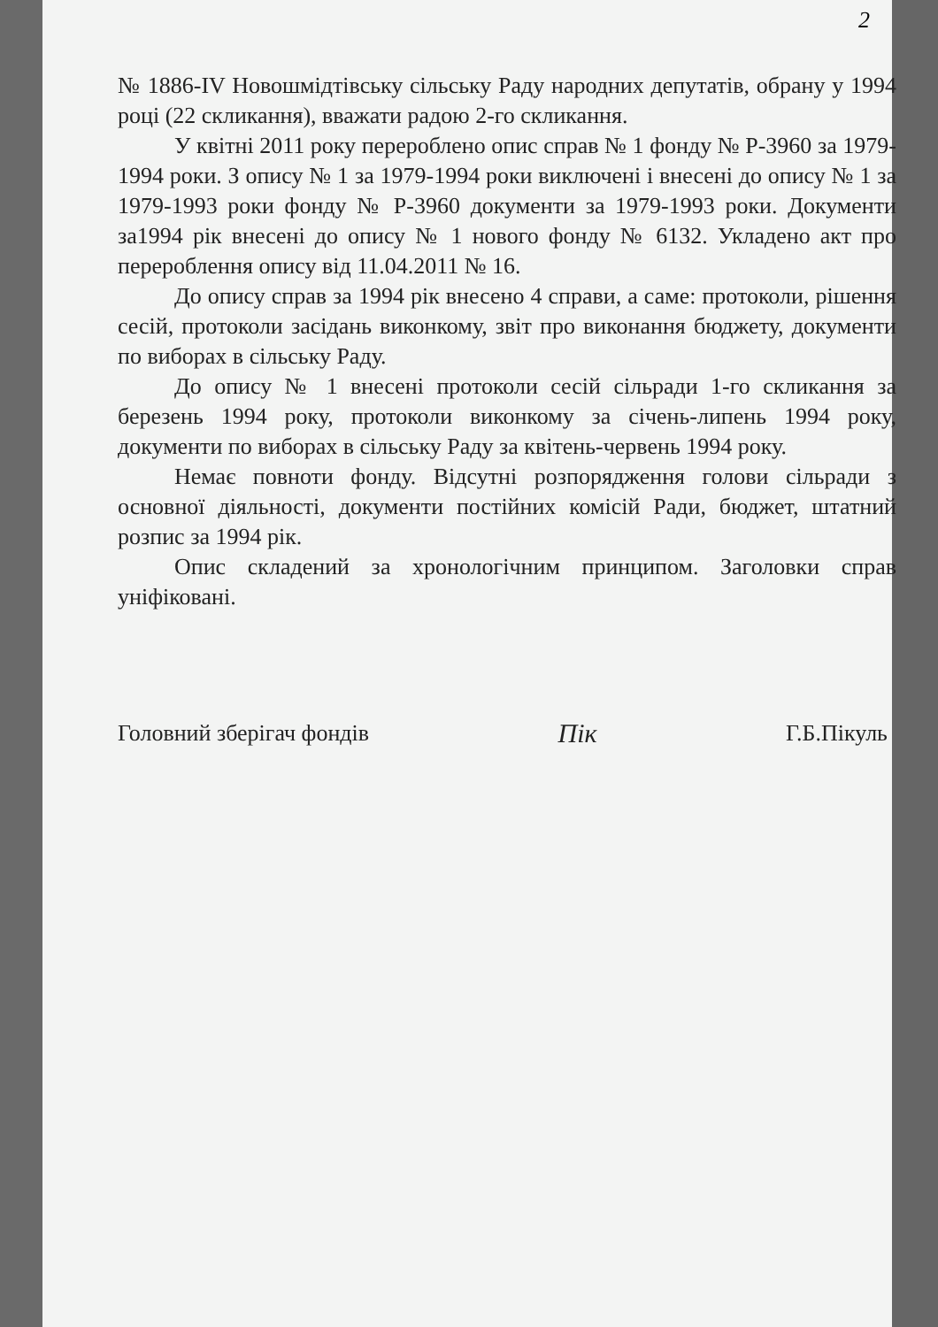2
№ 1886-IV Новошмідтівську сільську Раду народних депутатів, обрану у 1994 році (22 скликання), вважати радою 2-го скликання.
У квітні 2011 року перероблено опис справ № 1 фонду № Р-3960 за 1979-1994 роки. З опису № 1 за 1979-1994 роки виключені і внесені до опису № 1 за 1979-1993 роки фонду № Р-3960 документи за 1979-1993 роки. Документи за1994 рік внесені до опису № 1 нового фонду № 6132. Укладено акт про перероблення опису від 11.04.2011 № 16.
До опису справ за 1994 рік внесено 4 справи, а саме: протоколи, рішення сесій, протоколи засідань виконкому, звіт про виконання бюджету, документи по виборах в сільську Раду.
До опису № 1 внесені протоколи сесій сільради 1-го скликання за березень 1994 року, протоколи виконкому за січень-липень 1994 року, документи по виборах в сільську Раду за квітень-червень 1994 року.
Немає повноти фонду. Відсутні розпорядження голови сільради з основної діяльності, документи постійних комісій Ради, бюджет, штатний розпис за 1994 рік.
Опис складений за хронологічним принципом. Заголовки справ уніфіковані.
Головний зберігач фондів Пік Г.Б.Пікуль